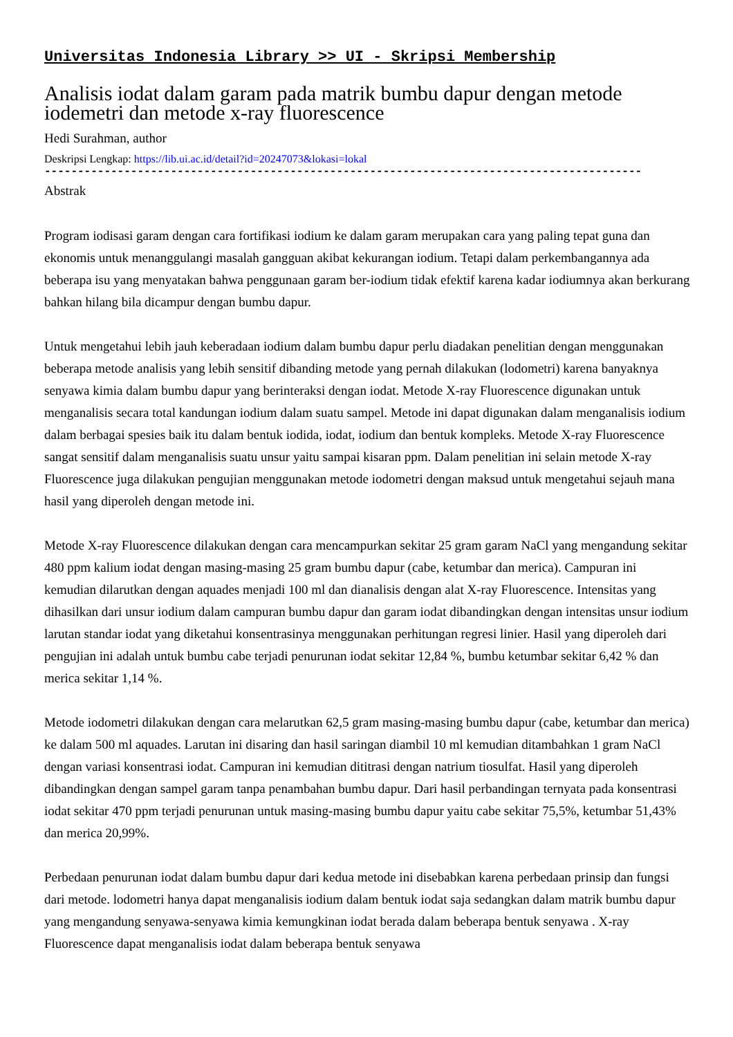Universitas Indonesia Library >> UI - Skripsi Membership
Analisis iodat dalam garam pada matrik bumbu dapur dengan metode iodemetri dan metode x-ray fluorescence
Hedi Surahman, author
Deskripsi Lengkap: https://lib.ui.ac.id/detail?id=20247073&lokasi=lokal
------------------------------------------------------------------------------------------
Abstrak
Program iodisasi garam dengan cara fortifikasi iodium ke dalam garam merupakan cara yang paling tepat guna dan ekonomis untuk menanggulangi masalah gangguan akibat kekurangan iodium. Tetapi dalam perkembangannya ada beberapa isu yang menyatakan bahwa penggunaan garam ber-iodium tidak efektif karena kadar iodiumnya akan berkurang bahkan hilang bila dicampur dengan bumbu dapur.
Untuk mengetahui lebih jauh keberadaan iodium dalam bumbu dapur perlu diadakan penelitian dengan menggunakan beberapa metode analisis yang lebih sensitif dibanding metode yang pernah dilakukan (lodometri) karena banyaknya senyawa kimia dalam bumbu dapur yang berinteraksi dengan iodat. Metode X-ray Fluorescence digunakan untuk menganalisis secara total kandungan iodium dalam suatu sampel. Metode ini dapat digunakan dalam menganalisis iodium dalam berbagai spesies baik itu dalam bentuk iodida, iodat, iodium dan bentuk kompleks. Metode X-ray Fluorescence sangat sensitif dalam menganalisis suatu unsur yaitu sampai kisaran ppm. Dalam penelitian ini selain metode X-ray Fluorescence juga dilakukan pengujian menggunakan metode iodometri dengan maksud untuk mengetahui sejauh mana hasil yang diperoleh dengan metode ini.
Metode X-ray Fluorescence dilakukan dengan cara mencampurkan sekitar 25 gram garam NaCl yang mengandung sekitar 480 ppm kalium iodat dengan masing-masing 25 gram bumbu dapur (cabe, ketumbar dan merica). Campuran ini kemudian dilarutkan dengan aquades menjadi 100 ml dan dianalisis dengan alat X-ray Fluorescence. Intensitas yang dihasilkan dari unsur iodium dalam campuran bumbu dapur dan garam iodat dibandingkan dengan intensitas unsur iodium larutan standar iodat yang diketahui konsentrasinya menggunakan perhitungan regresi linier. Hasil yang diperoleh dari pengujian ini adalah untuk bumbu cabe terjadi penurunan iodat sekitar 12,84 %, bumbu ketumbar sekitar 6,42 % dan merica sekitar 1,14 %.
Metode iodometri dilakukan dengan cara melarutkan 62,5 gram masing-masing bumbu dapur (cabe, ketumbar dan merica) ke dalam 500 ml aquades. Larutan ini disaring dan hasil saringan diambil 10 ml kemudian ditambahkan 1 gram NaCl dengan variasi konsentrasi iodat. Campuran ini kemudian dititrasi dengan natrium tiosulfat. Hasil yang diperoleh dibandingkan dengan sampel garam tanpa penambahan bumbu dapur. Dari hasil perbandingan ternyata pada konsentrasi iodat sekitar 470 ppm terjadi penurunan untuk masing-masing bumbu dapur yaitu cabe sekitar 75,5%, ketumbar 51,43% dan merica 20,99%.
Perbedaan penurunan iodat dalam bumbu dapur dari kedua metode ini disebabkan karena perbedaan prinsip dan fungsi dari metode. lodometri hanya dapat menganalisis iodium dalam bentuk iodat saja sedangkan dalam matrik bumbu dapur yang mengandung senyawa-senyawa kimia kemungkinan iodat berada dalam beberapa bentuk senyawa . X-ray Fluorescence dapat menganalisis iodat dalam beberapa bentuk senyawa